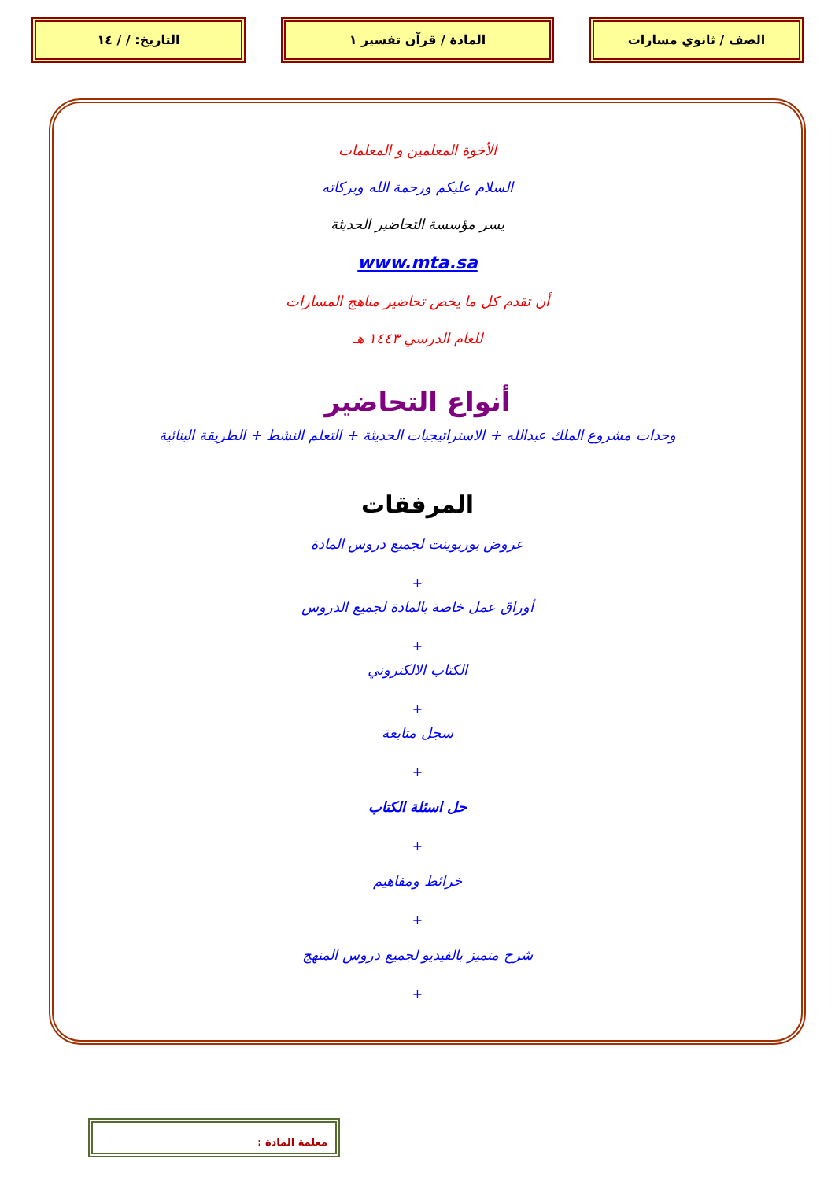الصف / ثانوي مسارات المادة / قرآن تفسير ١ التاريخ: / / ١٤
الأخوة المعلمين و المعلمات
السلام عليكم ورحمة الله وبركاته
يسر مؤسسة التحاضير الحديثة
www.mta.sa
أن تقدم كل ما يخص تحاضير مناهج المسارات
للعام الدرسي ١٤٤٣ هـ
أنواع التحاضير
وحدات مشروع الملك عبدالله + الاستراتيجيات الحديثة + التعلم النشط + الطريقة البنائية
المرفقات
عروض بوربوينت لجميع دروس المادة
+
أوراق عمل خاصة بالمادة لجميع الدروس
+
الكتاب الالكتروني
+
سجل متابعة
+
حل اسئلة الكتاب
+
خرائط ومفاهيم
+
شرح متميز بالفيديو لجميع دروس المنهج
+
معلمة المادة :